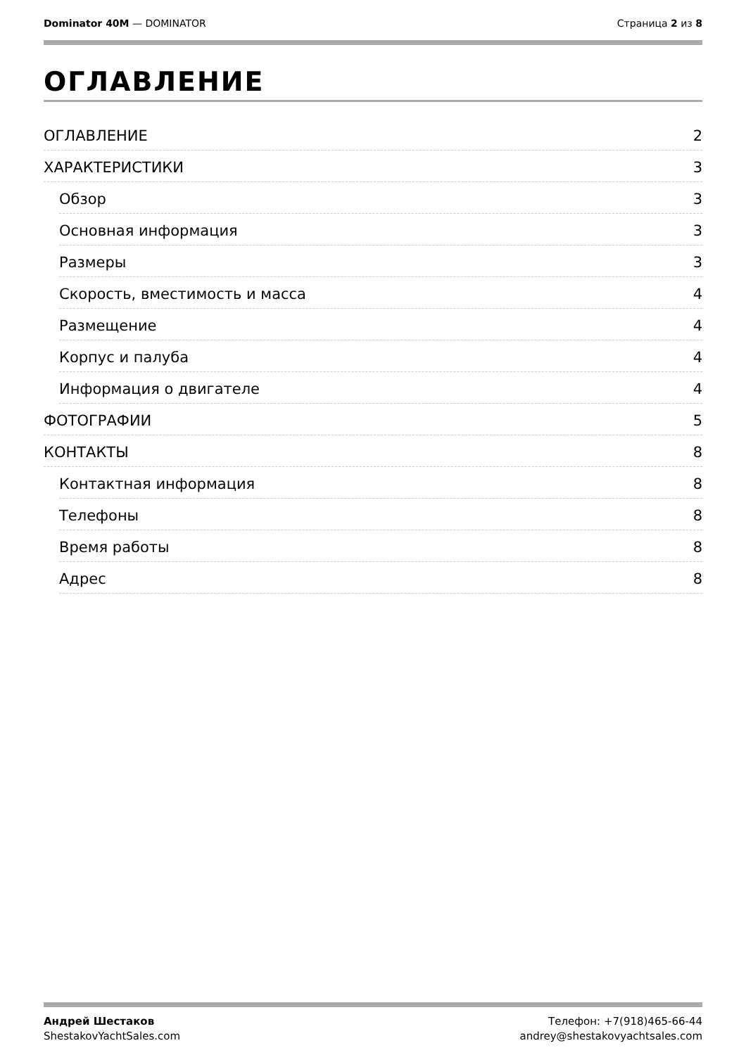Dominator 40M — DOMINATOR Страница 2 из 8
ОГЛАВЛЕНИЕ
ОГЛАВЛЕНИЕ 2
ХАРАКТЕРИСТИКИ 3
Обзор 3
Основная информация 3
Размеры 3
Скорость, вместимость и масса 4
Размещение 4
Корпус и палуба 4
Информация о двигателе 4
ФОТОГРАФИИ 5
КОНТАКТЫ 8
Контактная информация 8
Телефоны 8
Время работы 8
Адрес 8
Андрей Шестаков
ShestakovYachtSales.com
Телефон: +7(918)465-66-44
andrey@shestakovyachtsales.com